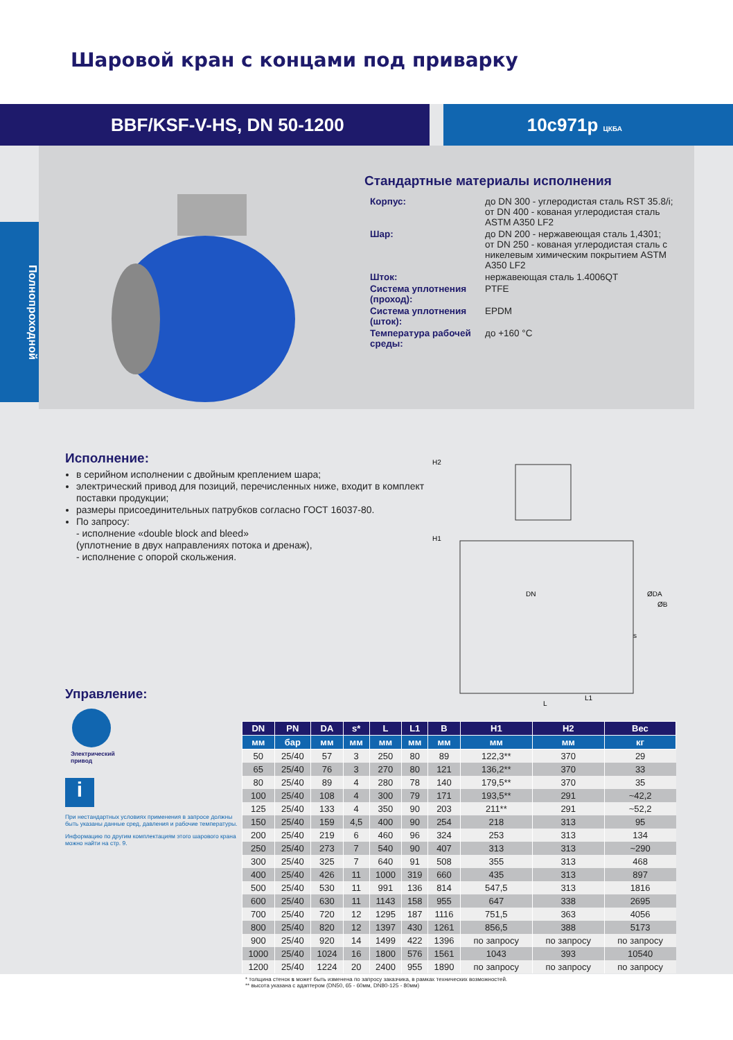Шаровой кран с концами под приварку
BBF/KSF-V-HS, DN 50-1200 10с971р ЦКБА
Полнопроходной
Стандартные материалы исполнения
| Корпус: | до DN 300 - углеродистая сталь RST 35.8/i; от DN 400 - кованая углеродистая сталь ASTM A350 LF2 |
| Шар: | до DN 200 - нержавеющая сталь 1,4301; от DN 250 - кованая углеродистая сталь с никелевым химическим покрытием ASTM A350 LF2 |
| Шток: | нержавеющая сталь 1.4006QT |
| Система уплотнения (проход): | PTFE |
| Система уплотнения (шток): | EPDM |
| Температура рабочей среды: | до +160 °C |
Исполнение:
в серийном исполнении с двойным креплением шара;
электрический привод для позиций, перечисленных ниже, входит в комплект поставки продукции;
размеры присоединительных патрубков согласно ГОСТ 16037-80.
По запросу:
- исполнение «double block and bleed»
(уплотнение в двух направлениях потока и дренаж),
- исполнение с опорой скольжения.
H2
H1
DN
ØDA
ØB
s
L1
L
Управление:
Электрический
привод
i
При нестандартных условиях применения в запросе должны быть указаны данные сред, давления и рабочие температуры.
Информацию по другим комплектациям этого шарового крана можно найти на стр. 9.
| DN | PN | DA | s* | L | L1 | B | H1 | H2 | Вес |
| --- | --- | --- | --- | --- | --- | --- | --- | --- | --- |
| мм | бар | мм | мм | мм | мм | мм | мм | мм | кг |
| 50 | 25/40 | 57 | 3 | 250 | 80 | 89 | 122,3** | 370 | 29 |
| 65 | 25/40 | 76 | 3 | 270 | 80 | 121 | 136,2** | 370 | 33 |
| 80 | 25/40 | 89 | 4 | 280 | 78 | 140 | 179,5** | 370 | 35 |
| 100 | 25/40 | 108 | 4 | 300 | 79 | 171 | 193,5** | 291 | ~42,2 |
| 125 | 25/40 | 133 | 4 | 350 | 90 | 203 | 211** | 291 | ~52,2 |
| 150 | 25/40 | 159 | 4,5 | 400 | 90 | 254 | 218 | 313 | 95 |
| 200 | 25/40 | 219 | 6 | 460 | 96 | 324 | 253 | 313 | 134 |
| 250 | 25/40 | 273 | 7 | 540 | 90 | 407 | 313 | 313 | ~290 |
| 300 | 25/40 | 325 | 7 | 640 | 91 | 508 | 355 | 313 | 468 |
| 400 | 25/40 | 426 | 11 | 1000 | 319 | 660 | 435 | 313 | 897 |
| 500 | 25/40 | 530 | 11 | 991 | 136 | 814 | 547,5 | 313 | 1816 |
| 600 | 25/40 | 630 | 11 | 1143 | 158 | 955 | 647 | 338 | 2695 |
| 700 | 25/40 | 720 | 12 | 1295 | 187 | 1116 | 751,5 | 363 | 4056 |
| 800 | 25/40 | 820 | 12 | 1397 | 430 | 1261 | 856,5 | 388 | 5173 |
| 900 | 25/40 | 920 | 14 | 1499 | 422 | 1396 | по запросу | по запросу | по запросу |
| 1000 | 25/40 | 1024 | 16 | 1800 | 576 | 1561 | 1043 | 393 | 10540 |
| 1200 | 25/40 | 1224 | 20 | 2400 | 955 | 1890 | по запросу | по запросу | по запросу |
* толщина стенок s может быть изменена по запросу заказчика, в рамках технических возможностей.
** высота указана с адаптером (DN50, 65 - 60мм, DN80-125 - 80мм)